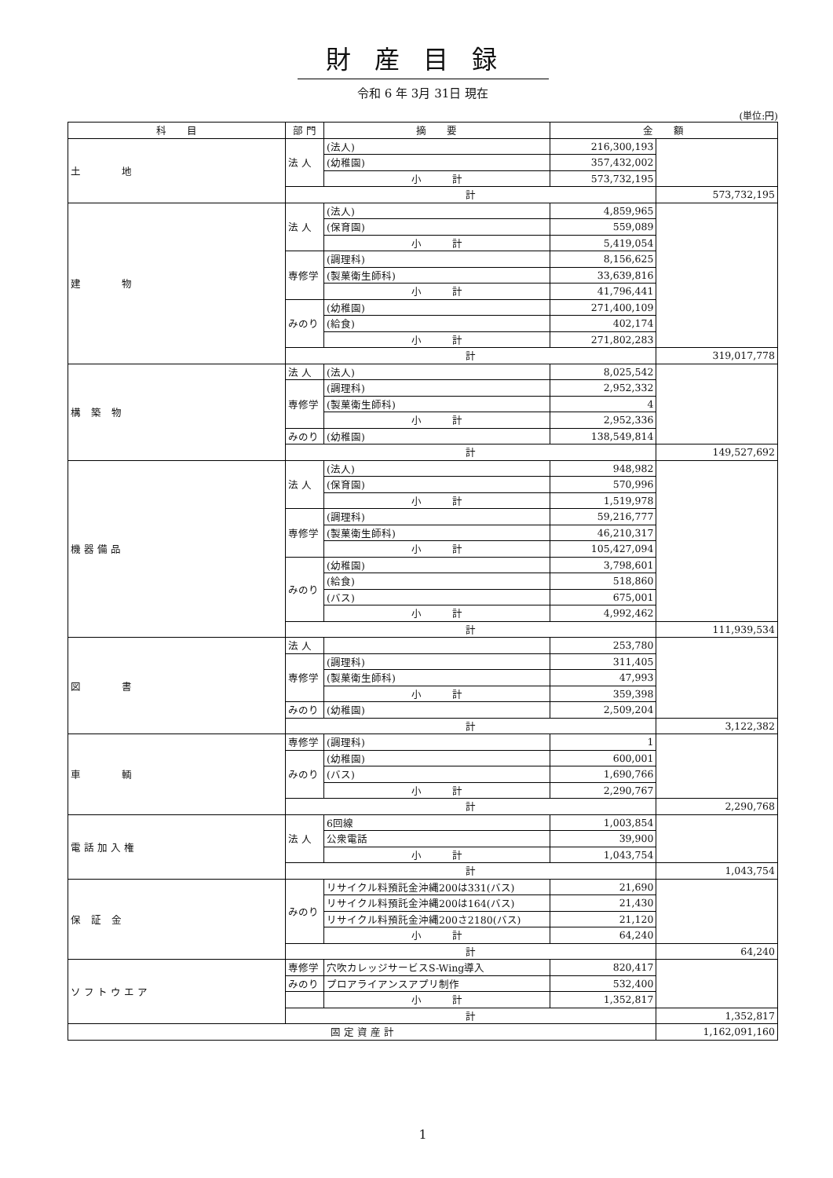財産目録
令和 6 年 3月 31日 現在
(単位:円)
| 科 目 | 部 門 | 摘 要 | 金 額 | |
| --- | --- | --- | --- | --- |
| 土 地 | 法 人 | (法人) | 216,300,193 | |
| | | (幼稚園) | 357,432,002 | |
| | | 小 計 | 573,732,195 | |
| | 計 | | | 573,732,195 |
| 建 物 | 法 人 | (法人) | 4,859,965 | |
| | | (保育園) | 559,089 | |
| | | 小 計 | 5,419,054 | |
| | 専修学 | (調理科) | 8,156,625 | |
| | | (製菓衛生師科) | 33,639,816 | |
| | | 小 計 | 41,796,441 | |
| | みのり | (幼稚園) | 271,400,109 | |
| | | (給食) | 402,174 | |
| | | 小 計 | 271,802,283 | |
| | 計 | | | 319,017,778 |
| 構 築 物 | 法 人 | (法人) | 8,025,542 | |
| | 専修学 | (調理科) | 2,952,332 | |
| | | (製菓衛生師科) | 4 | |
| | | 小 計 | 2,952,336 | |
| | みのり | (幼稚園) | 138,549,814 | |
| | 計 | | | 149,527,692 |
| 機 器 備 品 | 法 人 | (法人) | 948,982 | |
| | | (保育園) | 570,996 | |
| | | 小 計 | 1,519,978 | |
| | 専修学 | (調理科) | 59,216,777 | |
| | | (製菓衛生師科) | 46,210,317 | |
| | | 小 計 | 105,427,094 | |
| | みのり | (幼稚園) | 3,798,601 | |
| | | (給食) | 518,860 | |
| | | (バス) | 675,001 | |
| | | 小 計 | 4,992,462 | |
| | 計 | | | 111,939,534 |
| 図 書 | 法 人 | | 253,780 | |
| | 専修学 | (調理科) | 311,405 | |
| | | (製菓衛生師科) | 47,993 | |
| | | 小 計 | 359,398 | |
| | みのり | (幼稚園) | 2,509,204 | |
| | 計 | | | 3,122,382 |
| 車 輌 | 専修学 | (調理科) | 1 | |
| | みのり | (幼稚園) | 600,001 | |
| | | (バス) | 1,690,766 | |
| | | 小 計 | 2,290,767 | |
| | 計 | | | 2,290,768 |
| 電 話 加 入 権 | 法 人 | 6回線 | 1,003,854 | |
| | | 公衆電話 | 39,900 | |
| | | 小 計 | 1,043,754 | |
| | 計 | | | 1,043,754 |
| 保 証 金 | みのり | リサイクル料預託金沖縄200は331(バス) | 21,690 | |
| | | リサイクル料預託金沖縄200は164(バス) | 21,430 | |
| | | リサイクル料預託金沖縄200さ2180(バス) | 21,120 | |
| | | 小 計 | 64,240 | |
| | 計 | | | 64,240 |
| ソ フ ト ウ エ ア | 専修学 | 穴吹カレッジサービスS-Wing導入 | 820,417 | |
| | みのり | プロアライアンスアプリ制作 | 532,400 | |
| | | 小 計 | 1,352,817 | |
| | 計 | | | 1,352,817 |
| 固 定 資 産 計 | | | | 1,162,091,160 |
1